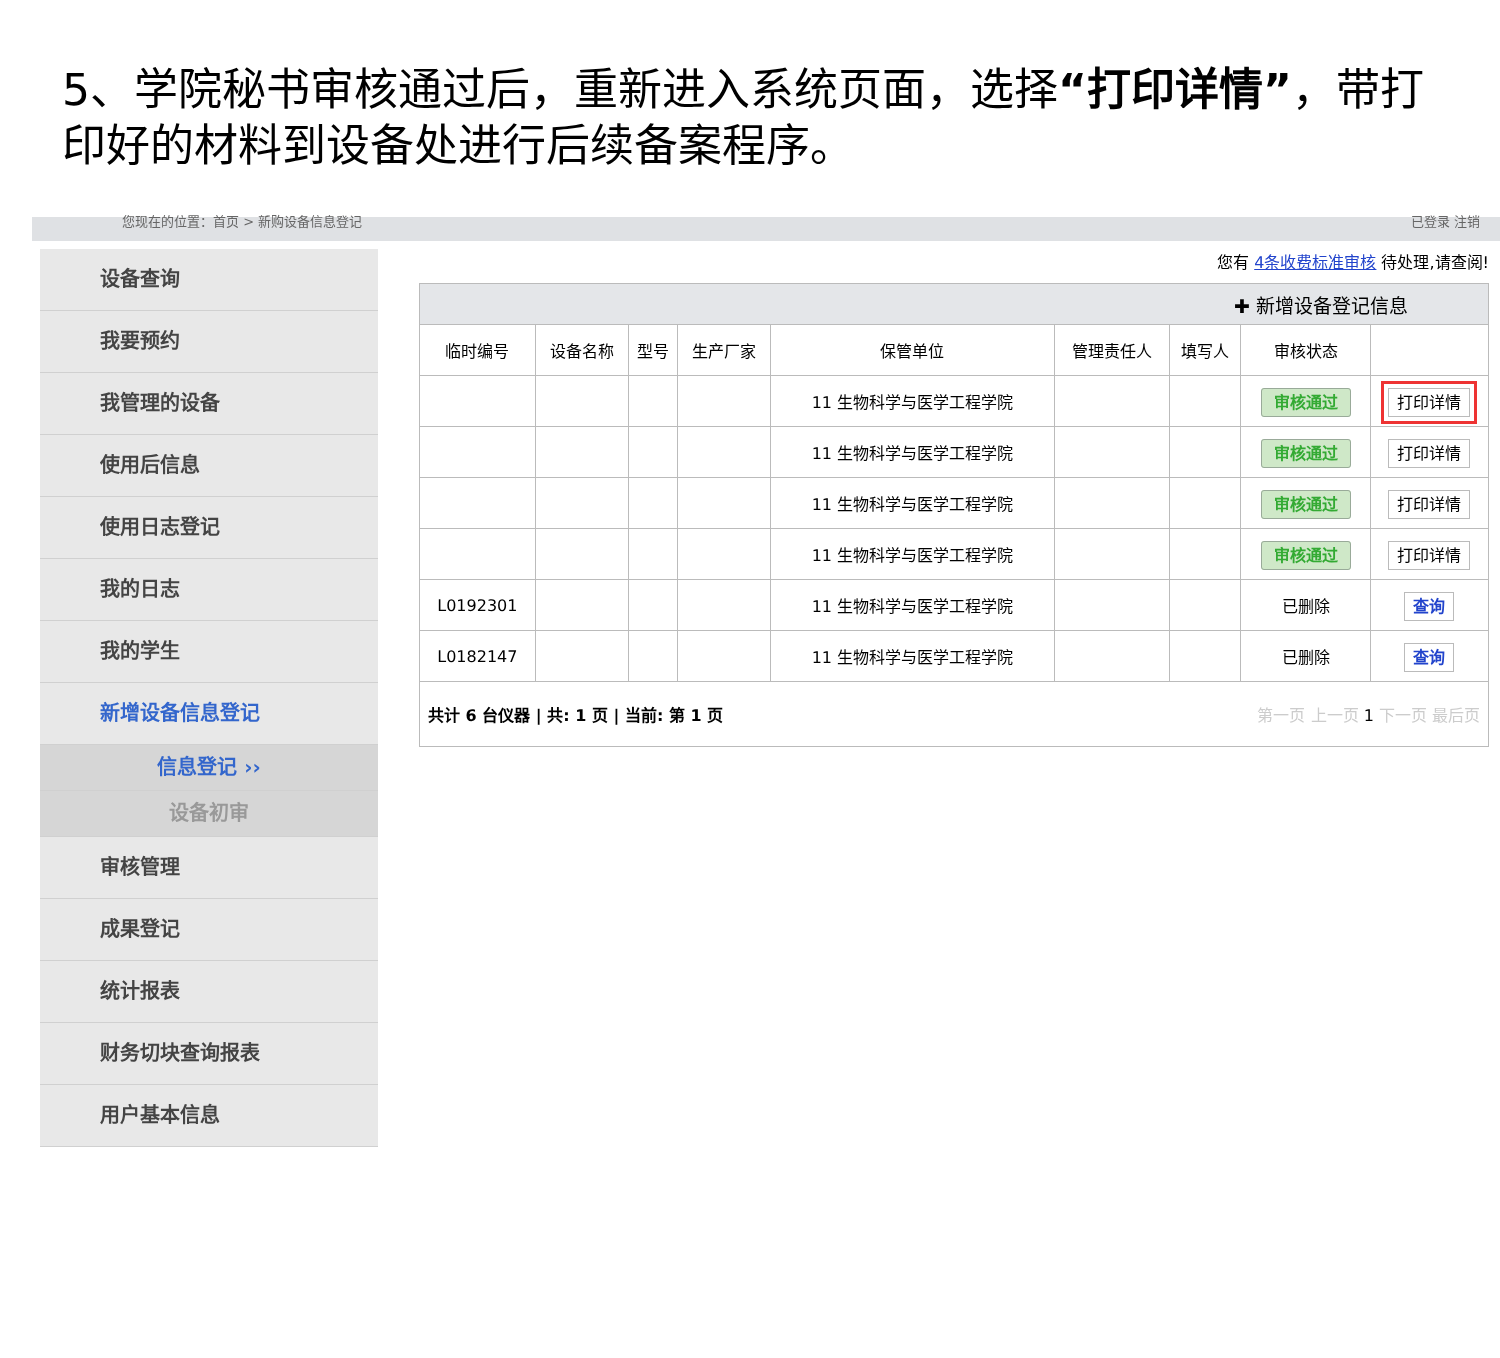5、学院秘书审核通过后，重新进入系统页面，选择“打印详情”，带打印好的材料到设备处进行后续备案程序。
您现在的位置：首页 > 新购设备信息登记 已登录 注销
设备查询
我要预约
我管理的设备
使用后信息
使用日志登记
我的日志
我的学生
新增设备信息登记
信息登记 ››
设备初审
审核管理
成果登记
统计报表
财务切块查询报表
用户基本信息
您有 4条收费标准审核 待处理,请查阅!
| ✚ 新增设备登记信息 | | | | | | | | |
| 临时编号 | 设备名称 | 型号 | 生产厂家 | 保管单位 | 管理责任人 | 填写人 | 审核状态 | |
| | | | | 11 生物科学与医学工程学院 | | | 审核通过 | 打印详情 |
| | | | | 11 生物科学与医学工程学院 | | | 审核通过 | 打印详情 |
| | | | | 11 生物科学与医学工程学院 | | | 审核通过 | 打印详情 |
| | | | | 11 生物科学与医学工程学院 | | | 审核通过 | 打印详情 |
| L0192301 | | | | 11 生物科学与医学工程学院 | | | 已删除 | 查询 |
| L0182147 | | | | 11 生物科学与医学工程学院 | | | 已删除 | 查询 |
| 共计 6 台仪器 / 共: 1 页 / 当前: 第 1 页 第一页 上一页 1 下一页 最后页 | | | | | | | | |